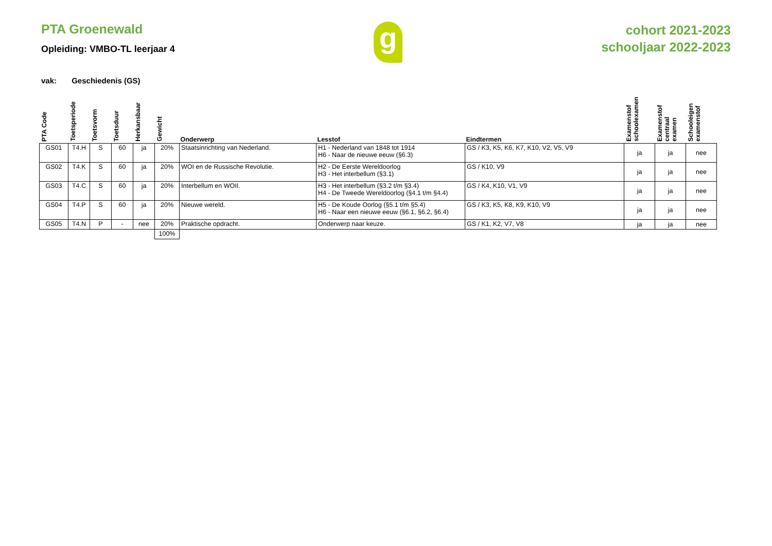PTA Groenewald
Opleiding: VMBO-TL leerjaar 4
g
cohort 2021-2023
schooljaar 2022-2023
vak: Geschiedenis (GS)
| PTA Code | Toetsperiode | Toetsvorm | Toetsduur | Herkansbaar | Gewicht | Onderwerp | Lesstof | Eindtermen | Examenstof schoolexamen | Examenstof centraal examen | Schooleigen examenstof |
| --- | --- | --- | --- | --- | --- | --- | --- | --- | --- | --- | --- |
| GS01 | T4.H | S | 60 | ja | 20% | Staatsinrichting van Nederland. | H1 - Nederland van 1848 tot 1914 H6 - Naar de nieuwe eeuw (§6.3) | GS / K3, K5, K6, K7, K10, V2, V5, V9 | ja | ja | nee |
| GS02 | T4.K | S | 60 | ja | 20% | WOI en de Russische Revolutie. | H2 - De Eerste Wereldoorlog H3 - Het interbellum (§3.1) | GS / K10, V9 | ja | ja | nee |
| GS03 | T4.C | S | 60 | ja | 20% | Interbellum en WOII. | H3 - Het interbellum (§3.2 t/m §3.4) H4 - De Tweede Wereldoorlog (§4.1 t/m §4.4) | GS / K4, K10, V1, V9 | ja | ja | nee |
| GS04 | T4.P | S | 60 | ja | 20% | Nieuwe wereld. | H5 - De Koude Oorlog (§5.1 t/m §5.4) H6 - Naar een nieuwe eeuw (§6.1, §6.2, §6.4) | GS / K3, K5, K8, K9, K10, V9 | ja | ja | nee |
| GS05 | T4.N | P | - | nee | 20% | Praktische opdracht. | Onderwerp naar keuze. | GS / K1, K2, V7, V8 | ja | ja | nee |
| | | | | | 100% | | | | | | |